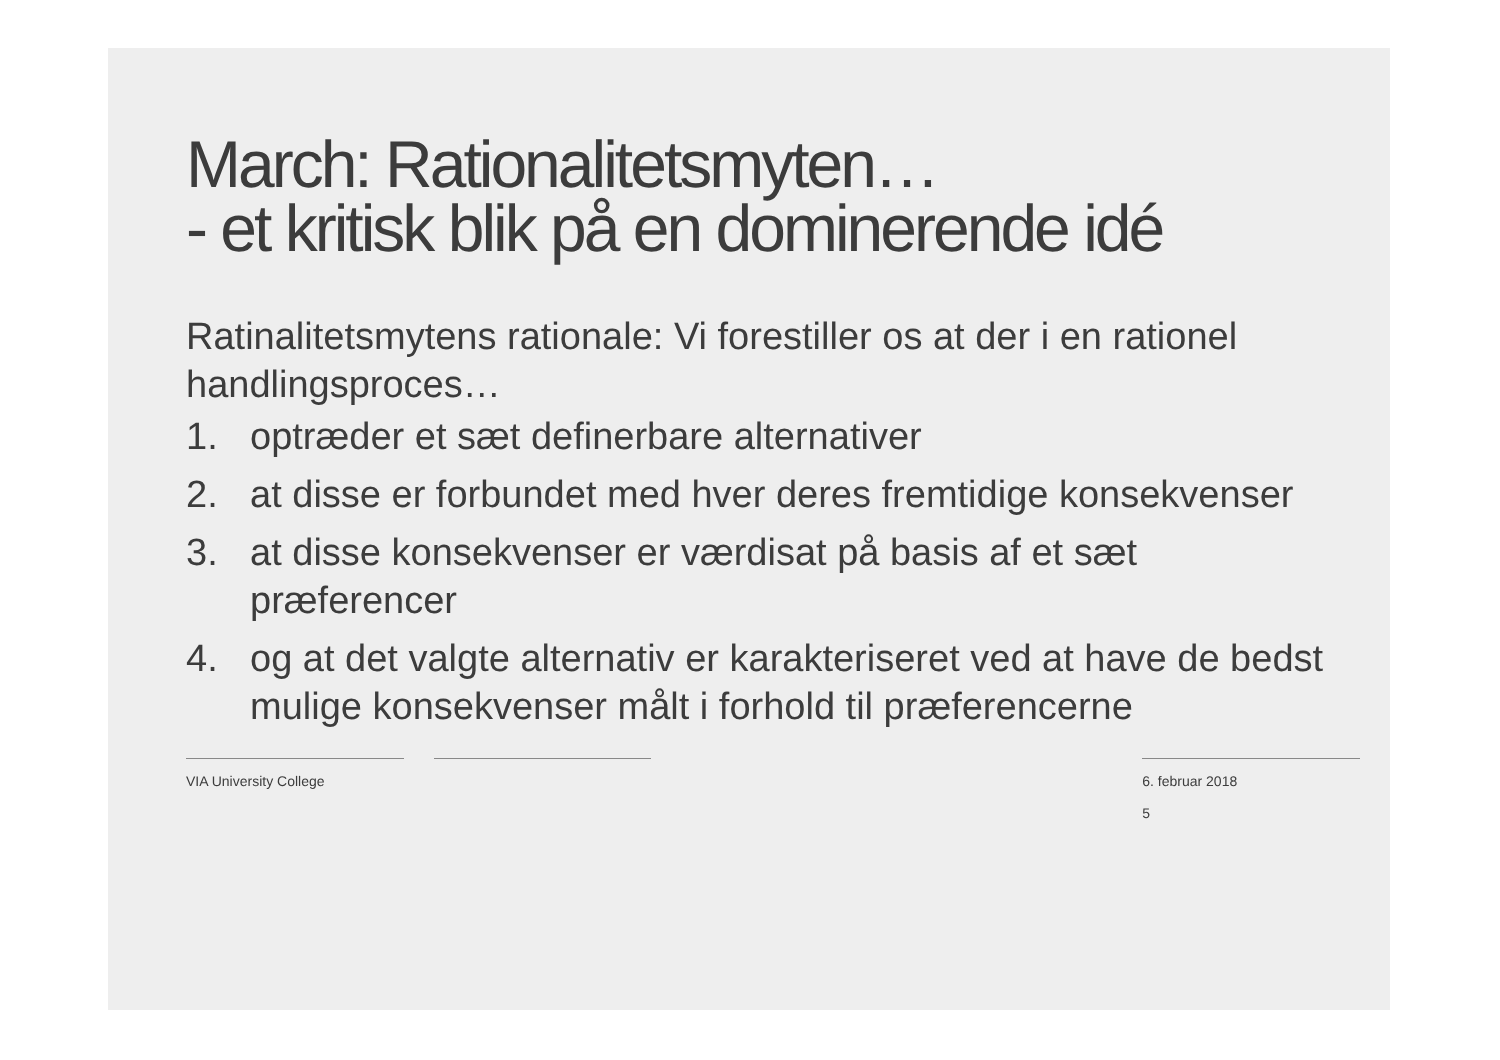March: Rationalitetsmyten…
- et kritisk blik på en dominerende idé
Ratinalitetsmytens rationale: Vi forestiller os at der i en rationel handlingsproces…
1. optræder et sæt definerbare alternativer
2. at disse er forbundet med hver deres fremtidige konsekvenser
3. at disse konsekvenser er værdisat på basis af et sæt præferencer
4. og at det valgte alternativ er karakteriseret ved at have de bedst mulige konsekvenser målt i forhold til præferencerne
VIA University College 6. februar 2018
5